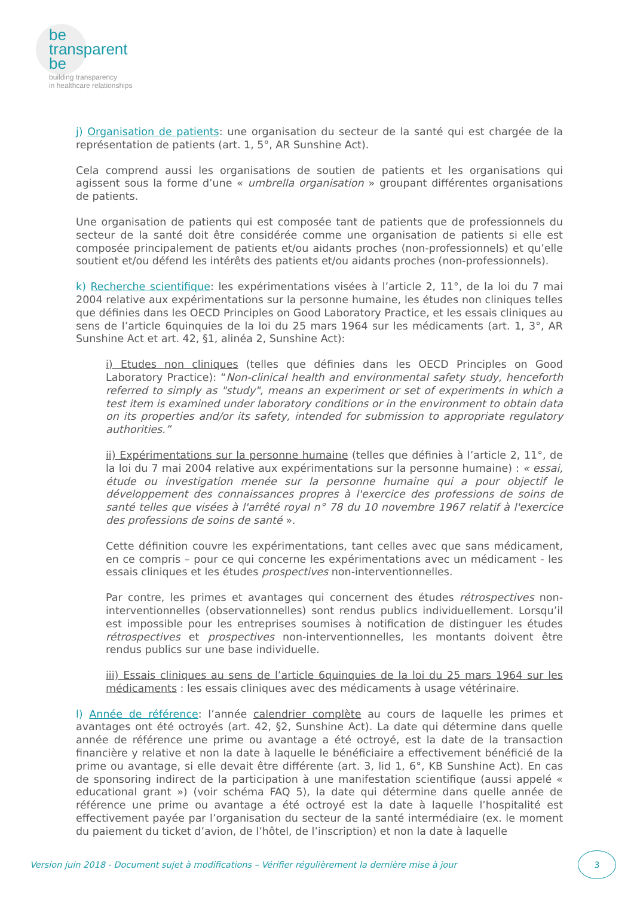be
transparent
be
building transparency
in healthcare relationships
j) Organisation de patients: une organisation du secteur de la santé qui est chargée de la représentation de patients (art. 1, 5°, AR Sunshine Act).
Cela comprend aussi les organisations de soutien de patients et les organisations qui agissent sous la forme d’une « umbrella organisation » groupant différentes organisations de patients.
Une organisation de patients qui est composée tant de patients que de professionnels du secteur de la santé doit être considérée comme une organisation de patients si elle est composée principalement de patients et/ou aidants proches (non-professionnels) et qu’elle soutient et/ou défend les intérêts des patients et/ou aidants proches (non-professionnels).
k) Recherche scientifique: les expérimentations visées à l’article 2, 11°, de la loi du 7 mai 2004 relative aux expérimentations sur la personne humaine, les études non cliniques telles que définies dans les OECD Principles on Good Laboratory Practice, et les essais cliniques au sens de l’article 6quinquies de la loi du 25 mars 1964 sur les médicaments (art. 1, 3°, AR Sunshine Act et art. 42, §1, alinéa 2, Sunshine Act):
i) Etudes non cliniques (telles que définies dans les OECD Principles on Good Laboratory Practice): “Non-clinical health and environmental safety study, henceforth referred to simply as "study", means an experiment or set of experiments in which a test item is examined under laboratory conditions or in the environment to obtain data on its properties and/or its safety, intended for submission to appropriate regulatory authorities.”
ii) Expérimentations sur la personne humaine (telles que définies à l’article 2, 11°, de la loi du 7 mai 2004 relative aux expérimentations sur la personne humaine) : « essai, étude ou investigation menée sur la personne humaine qui a pour objectif le développement des connaissances propres à l'exercice des professions de soins de santé telles que visées à l'arrêté royal n° 78 du 10 novembre 1967 relatif à l'exercice des professions de soins de santé ».
Cette définition couvre les expérimentations, tant celles avec que sans médicament, en ce compris – pour ce qui concerne les expérimentations avec un médicament - les essais cliniques et les études prospectives non-interventionnelles.
Par contre, les primes et avantages qui concernent des études rétrospectives non-interventionnelles (observationnelles) sont rendus publics individuellement. Lorsqu’il est impossible pour les entreprises soumises à notification de distinguer les études rétrospectives et prospectives non-interventionnelles, les montants doivent être rendus publics sur une base individuelle.
iii) Essais cliniques au sens de l’article 6quinquies de la loi du 25 mars 1964 sur les médicaments : les essais cliniques avec des médicaments à usage vétérinaire.
l) Année de référence: l’année calendrier complète au cours de laquelle les primes et avantages ont été octroyés (art. 42, §2, Sunshine Act). La date qui détermine dans quelle année de référence une prime ou avantage a été octroyé, est la date de la transaction financière y relative et non la date à laquelle le bénéficiaire a effectivement bénéficié de la prime ou avantage, si elle devait être différente (art. 3, lid 1, 6°, KB Sunshine Act). En cas de sponsoring indirect de la participation à une manifestation scientifique (aussi appelé « educational grant ») (voir schéma FAQ 5), la date qui détermine dans quelle année de référence une prime ou avantage a été octroyé est la date à laquelle l’hospitalité est effectivement payée par l’organisation du secteur de la santé intermédiaire (ex. le moment du paiement du ticket d’avion, de l’hôtel, de l’inscription) et non la date à laquelle
Version juin 2018 - Document sujet à modifications – Vérifier régulièrement la dernière mise à jour
3